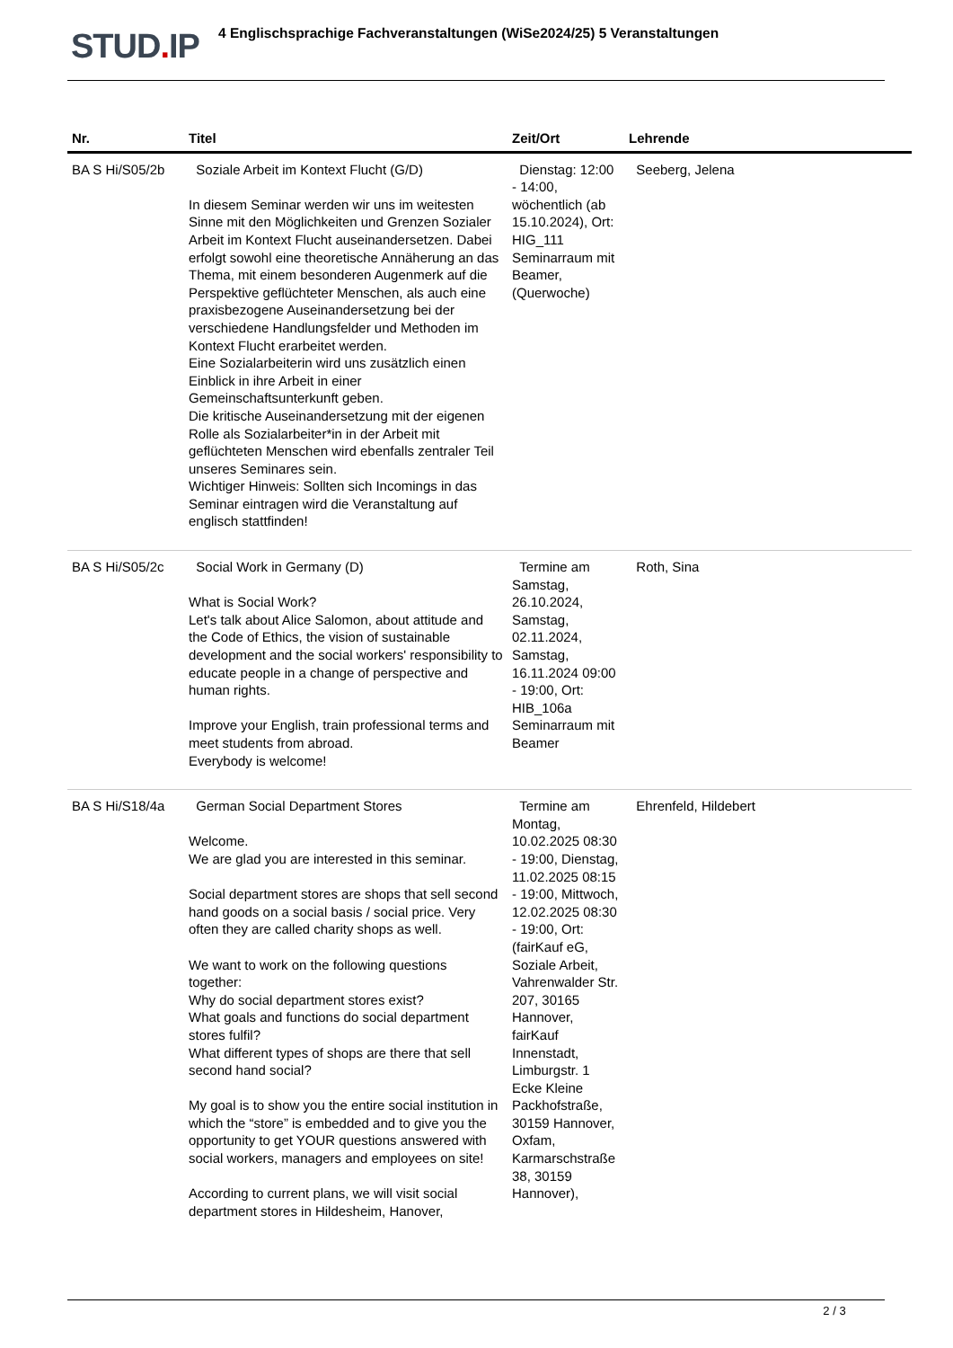STUD. IP
4 Englischsprachige Fachveranstaltungen (WiSe2024/25) 5 Veranstaltungen
| Nr. | Titel | Zeit/Ort | Lehrende |
| --- | --- | --- | --- |
| BA S Hi/S05/2b | Soziale Arbeit im Kontext Flucht (G/D) In diesem Seminar werden wir uns im weitesten Sinne mit den Möglichkeiten und Grenzen Sozialer Arbeit im Kontext Flucht auseinandersetzen. Dabei erfolgt sowohl eine theoretische Annäherung an das Thema, mit einem besonderen Augenmerk auf die Perspektive geflüchteter Menschen, als auch eine praxisbezogene Auseinandersetzung bei der verschiedene Handlungsfelder und Methoden im Kontext Flucht erarbeitet werden. Eine Sozialarbeiterin wird uns zusätzlich einen Einblick in ihre Arbeit in einer Gemeinschaftsunterkunft geben. Die kritische Auseinandersetzung mit der eigenen Rolle als Sozialarbeiter*in in der Arbeit mit geflüchteten Menschen wird ebenfalls zentraler Teil unseres Seminares sein. Wichtiger Hinweis: Sollten sich Incomings in das Seminar eintragen wird die Veranstaltung auf englisch stattfinden! | Dienstag: 12:00 - 14:00, wöchentlich (ab 15.10.2024), Ort: HIG_111 Seminarraum mit Beamer, (Querwoche) | Seeberg, Jelena |
| BA S Hi/S05/2c | Social Work in Germany (D) What is Social Work? Let's talk about Alice Salomon, about attitude and the Code of Ethics, the vision of sustainable development and the social workers' responsibility to educate people in a change of perspective and human rights. Improve your English, train professional terms and meet students from abroad. Everybody is welcome! | Termine am Samstag, 26.10.2024, Samstag, 02.11.2024, Samstag, 16.11.2024 09:00 - 19:00, Ort: HIB_106a Seminarraum mit Beamer | Roth, Sina |
| BA S Hi/S18/4a | German Social Department Stores Welcome. We are glad you are interested in this seminar. Social department stores are shops that sell second hand goods on a social basis / social price. Very often they are called charity shops as well. We want to work on the following questions together: Why do social department stores exist? What goals and functions do social department stores fulfil? What different types of shops are there that sell second hand social? My goal is to show you the entire social institution in which the “store” is embedded and to give you the opportunity to get YOUR questions answered with social workers, managers and employees on site! According to current plans, we will visit social department stores in Hildesheim, Hanover, | Termine am Montag, 10.02.2025 08:30 - 19:00, Dienstag, 11.02.2025 08:15 - 19:00, Mittwoch, 12.02.2025 08:30 - 19:00, Ort: (fairKauf eG, Soziale Arbeit, Vahrenwalder Str. 207, 30165 Hannover, fairKauf Innenstadt, Limburgstr. 1 Ecke Kleine Packhofstraße, 30159 Hannover, Oxfam, Karmarschstraße 38, 30159 Hannover), | Ehrenfeld, Hildebert |
2 / 3